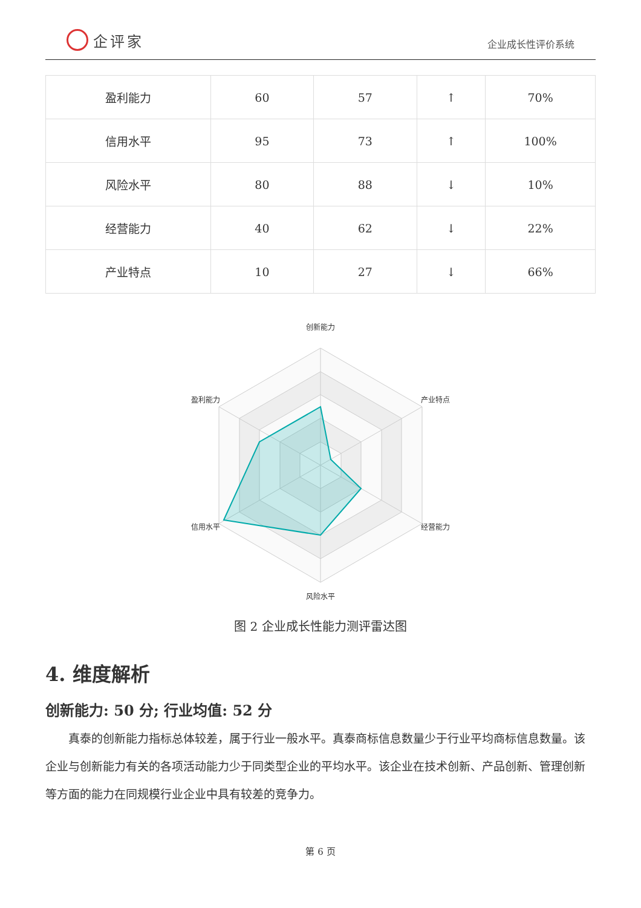企评家
企业成长性评价系统
| 盈利能力 | 60 | 57 | ↑ | 70% |
| 信用水平 | 95 | 73 | ↑ | 100% |
| 风险水平 | 80 | 88 | ↓ | 10% |
| 经营能力 | 40 | 62 | ↓ | 22% |
| 产业特点 | 10 | 27 | ↓ | 66% |
创新能力
盈利能力
产业特点
信用水平
经营能力
风险水平
图 2 企业成长性能力测评雷达图
4. 维度解析
创新能力: 50 分; 行业均值: 52 分
真泰的创新能力指标总体较差，属于行业一般水平。真泰商标信息数量少于行业平均商标信息数量。该企业与创新能力有关的各项活动能力少于同类型企业的平均水平。该企业在技术创新、产品创新、管理创新等方面的能力在同规模行业企业中具有较差的竞争力。
第 6 页